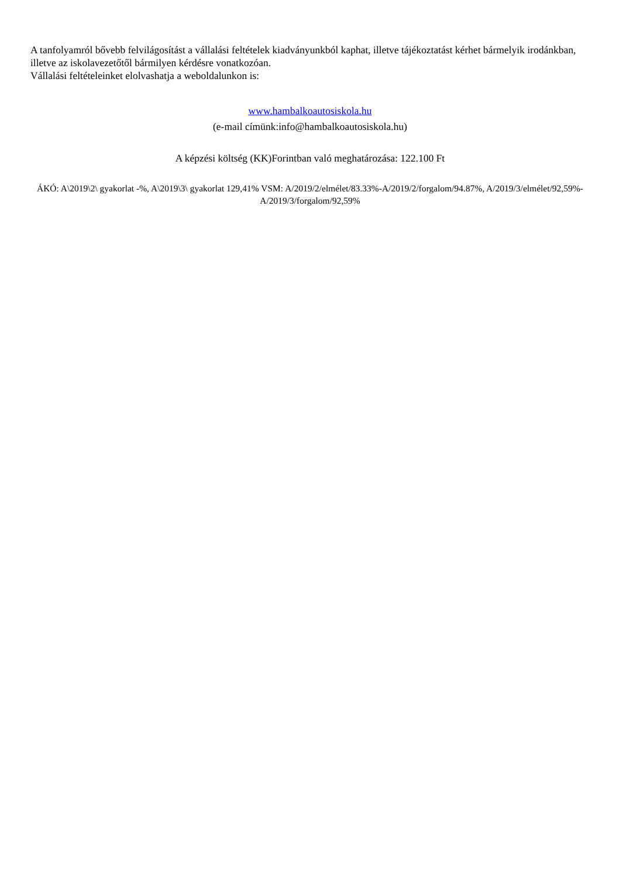A tanfolyamról bővebb felvilágosítást a vállalási feltételek kiadványunkból kaphat, illetve tájékoztatást kérhet bármelyik irodánkban, illetve az iskolavezetőtől bármilyen kérdésre vonatkozóan.
Vállalási feltételeinket elolvashatja a weboldalunkon is:
www.hambalkoautosiskola.hu
(e-mail címünk:info@hambalkoautosiskola.hu)
A képzési költség (KK)Forintban való meghatározása: 122.100 Ft
ÁKÓ: A\2019\2\ gyakorlat -%, A\2019\3\ gyakorlat 129,41% VSM: A/2019/2/elmélet/83.33%-A/2019/2/forgalom/94.87%, A/2019/3/elmélet/92,59%-A/2019/3/forgalom/92,59%